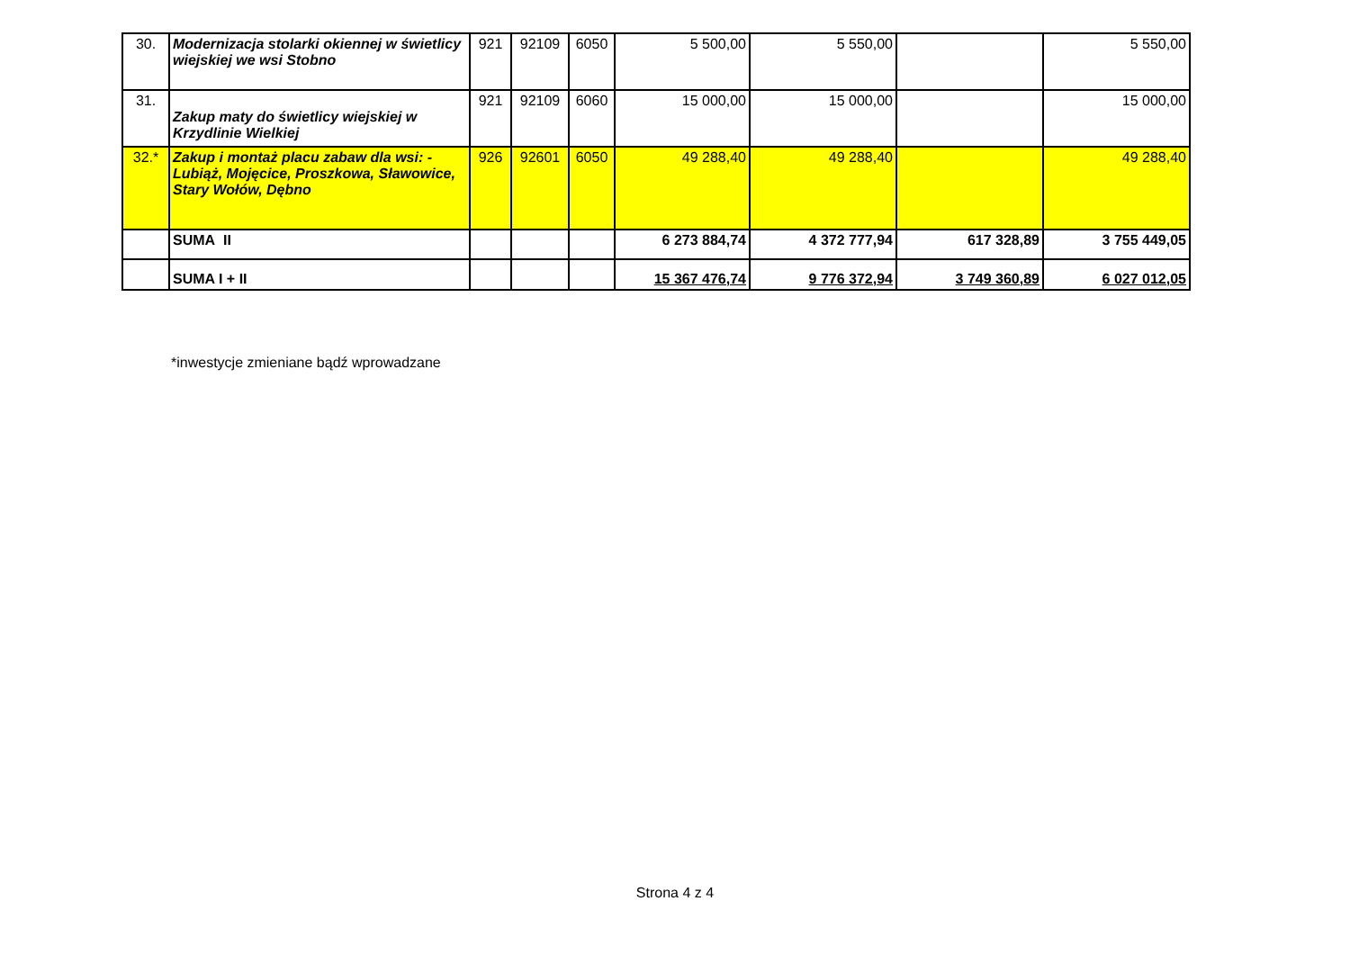| 30. | Modernizacja stolarki okiennej w świetlicy wiejskiej we wsi Stobno | 921 | 92109 | 6050 | 5 500,00 | 5 550,00 | | 5 550,00 |
| 31. | Zakup maty do świetlicy wiejskiej w Krzydlinie Wielkiej | 921 | 92109 | 6060 | 15 000,00 | 15 000,00 | | 15 000,00 |
| 32.* | Zakup i montaż placu zabaw dla wsi: - Lubiąż, Mojęcice, Proszkowa, Sławowice, Stary Wołów, Dębno | 926 | 92601 | 6050 | 49 288,40 | 49 288,40 | | 49 288,40 |
| | SUMA II | | | | 6 273 884,74 | 4 372 777,94 | 617 328,89 | 3 755 449,05 |
| | SUMA I + II | | | | 15 367 476,74 | 9 776 372,94 | 3 749 360,89 | 6 027 012,05 |
*inwestycje zmieniane bądź wprowadzane
Strona 4 z 4